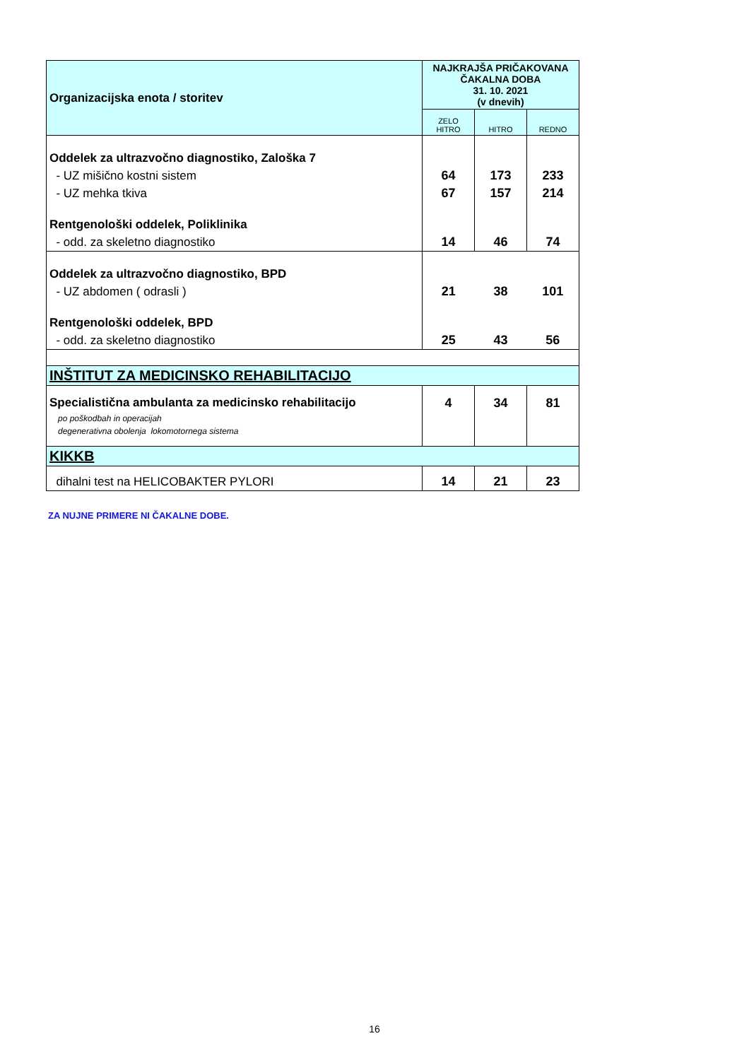| Organizacijska enota / storitev | NAJKRAJŠA PRIČAKOVANA ČAKALNA DOBA 31. 10. 2021 (v dnevih) | | |
| --- | --- | --- | --- |
| | ZELO HITRO | HITRO | REDNO |
| Oddelek za ultrazvočno diagnostiko, Zaloška 7 | | | |
| - UZ mišično kostni sistem | 64 | 173 | 233 |
| - UZ mehka tkiva | 67 | 157 | 214 |
| Rentgenološki oddelek, Poliklinika | | | |
| - odd. za skeletno diagnostiko | 14 | 46 | 74 |
| Oddelek za ultrazvočno diagnostiko, BPD | | | |
| - UZ abdomen ( odrasli ) | 21 | 38 | 101 |
| Rentgenološki oddelek, BPD | | | |
| - odd. za skeletno diagnostiko | 25 | 43 | 56 |
| INŠTITUT ZA MEDICINSKO REHABILITACIJO | | | |
| Specialistična ambulanta za medicinsko rehabilitacijo | 4 | 34 | 81 |
| po poškodbah in operacijah | | | |
| degenerativna obolenja lokomotornega sistema | | | |
| KIKKB | | | |
| dihalni test na HELICOBAKTER PYLORI | 14 | 21 | 23 |
ZA NUJNE PRIMERE NI ČAKALNE DOBE.
16